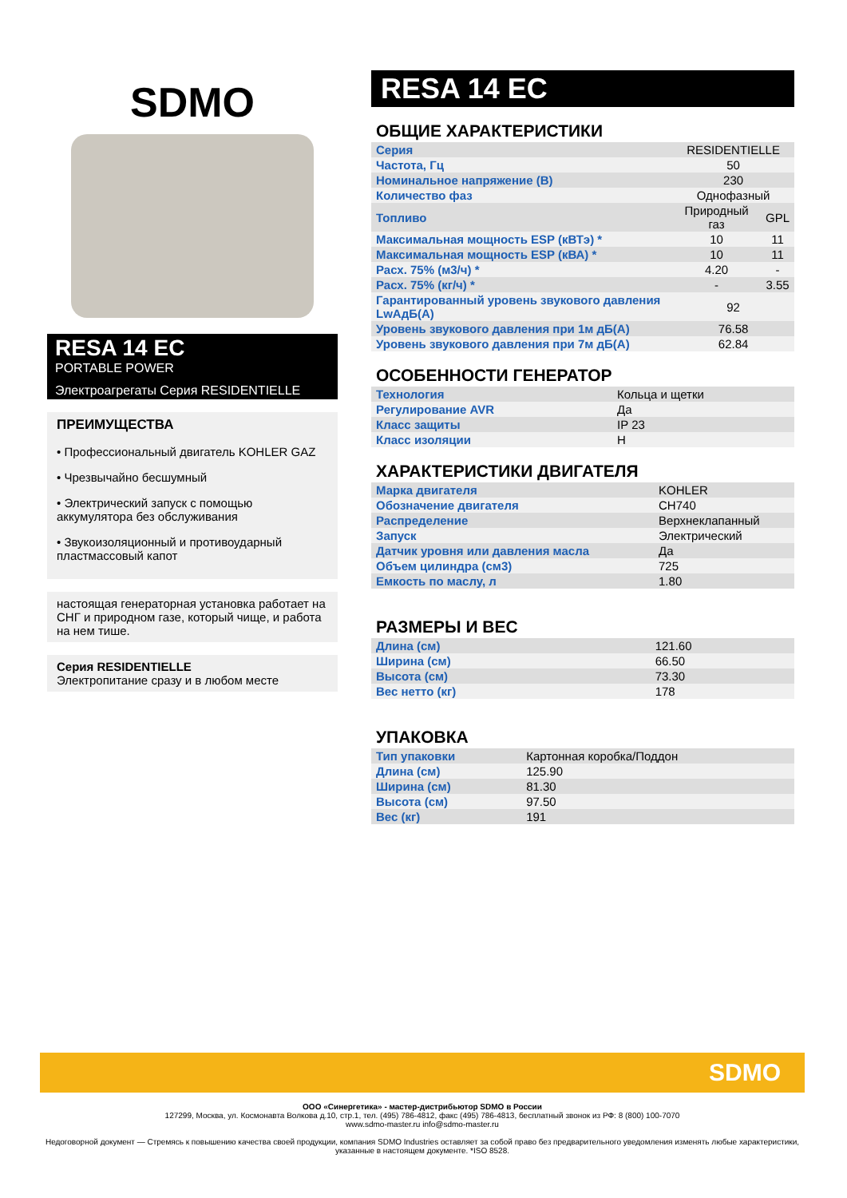SDMO
RESA 14 EC
PORTABLE POWER
Электроагрегаты Серия RESIDENTIELLE
ПРЕИМУЩЕСТВА
• Профессиональный двигатель KOHLER GAZ
• Чрезвычайно бесшумный
• Электрический запуск с помощью аккумулятора без обслуживания
• Звукоизоляционный и противоударный пластмассовый капот
настоящая генераторная установка работает на СНГ и природном газе, который чище, и работа на нем тише.
Серия RESIDENTIELLE
Электропитание сразу и в любом месте
RESA 14 EC
ОБЩИЕ ХАРАКТЕРИСТИКИ
| Серия | RESIDENTIELLE | |
| Частота, Гц | 50 | |
| Номинальное напряжение (В) | 230 | |
| Количество фаз | Однофазный | |
| Топливо | Природный газ | GPL |
| Максимальная мощность ESP (кВТэ) * | 10 | 11 |
| Максимальная мощность ESP (кВА) * | 10 | 11 |
| Расх. 75% (м3/ч) * | 4.20 | - |
| Расх. 75% (кг/ч) * | - | 3.55 |
| Гарантированный уровень звукового давления LwAдБ(A) | 92 | |
| Уровень звукового давления при 1м дБ(A) | 76.58 | |
| Уровень звукового давления при 7м дБ(A) | 62.84 | |
ОСОБЕННОСТИ ГЕНЕРАТОР
| Технология | Кольца и щетки |
| Регулирование AVR | Да |
| Класс защиты | IP 23 |
| Класс изоляции | H |
ХАРАКТЕРИСТИКИ ДВИГАТЕЛЯ
| Марка двигателя | KOHLER |
| Обозначение двигателя | CH740 |
| Распределение | Верхнеклапанный |
| Запуск | Электрический |
| Датчик уровня или давления масла | Да |
| Объем цилиндра (см3) | 725 |
| Емкость по маслу, л | 1.80 |
РАЗМЕРЫ И ВЕС
| Длина (см) | 121.60 |
| Ширина (см) | 66.50 |
| Высота (см) | 73.30 |
| Вес нетто (кг) | 178 |
УПАКОВКА
| Тип упаковки | Картонная коробка/Поддон |
| Длина (см) | 125.90 |
| Ширина (см) | 81.30 |
| Высота (см) | 97.50 |
| Вес (кг) | 191 |
SDMO
ООО «Синергетика» - мастер-дистрибьютор SDMO в России
127299, Москва, ул. Космонавта Волкова д.10, стр.1, тел. (495) 786-4812, факс (495) 786-4813, бесплатный звонок из РФ: 8 (800) 100-7070
www.sdmo-master.ru info@sdmo-master.ru
Недоговорной документ — Стремясь к повышению качества своей продукции, компания SDMO Industries оставляет за собой право без предварительного уведомления изменять любые характеристики, указанные в настоящем документе. *ISO 8528.